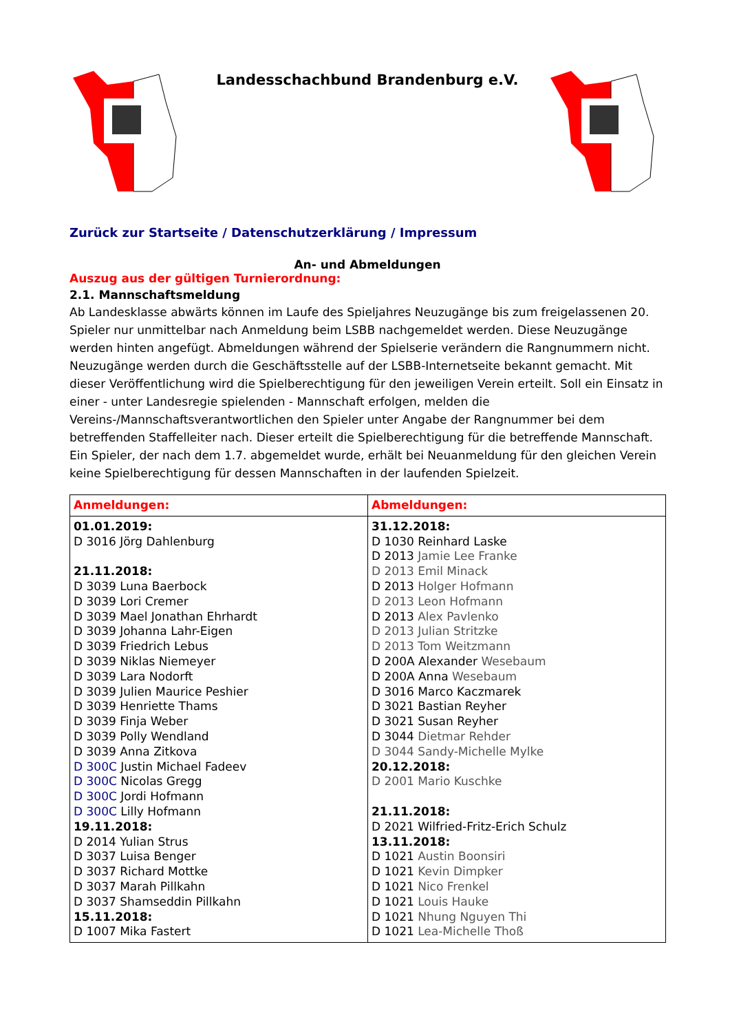Landesschachbund Brandenburg e.V.
Zurück zur Startseite / Datenschutzerklärung / Impressum
An- und Abmeldungen
Auszug aus der gültigen Turnierordnung:
2.1. Mannschaftsmeldung
Ab Landesklasse abwärts können im Laufe des Spieljahres Neuzugänge bis zum freigelassenen 20. Spieler nur unmittelbar nach Anmeldung beim LSBB nachgemeldet werden. Diese Neuzugänge werden hinten angefügt. Abmeldungen während der Spielserie verändern die Rangnummern nicht. Neuzugänge werden durch die Geschäftsstelle auf der LSBB-Internetseite bekannt gemacht. Mit dieser Veröffentlichung wird die Spielberechtigung für den jeweiligen Verein erteilt. Soll ein Einsatz in einer - unter Landesregie spielenden - Mannschaft erfolgen, melden die Vereins-/Mannschaftsverantwortlichen den Spieler unter Angabe der Rangnummer bei dem betreffenden Staffelleiter nach. Dieser erteilt die Spielberechtigung für die betreffende Mannschaft. Ein Spieler, der nach dem 1.7. abgemeldet wurde, erhält bei Neuanmeldung für den gleichen Verein keine Spielberechtigung für dessen Mannschaften in der laufenden Spielzeit.
| Anmeldungen: | Abmeldungen: |
| --- | --- |
| 01.01.2019: D 3016 Jörg Dahlenburg 21.11.2018: D 3039 Luna Baerbock D 3039 Lori Cremer D 3039 Mael Jonathan Ehrhardt D 3039 Johanna Lahr-Eigen D 3039 Friedrich Lebus D 3039 Niklas Niemeyer D 3039 Lara Nodorft D 3039 Julien Maurice Peshier D 3039 Henriette Thams D 3039 Finja Weber D 3039 Polly Wendland D 3039 Anna Zitkova D 300C Justin Michael Fadeev D 300C Nicolas Gregg D 300C Jordi Hofmann D 300C Lilly Hofmann 19.11.2018: D 2014 Yulian Strus D 3037 Luisa Benger D 3037 Richard Mottke D 3037 Marah Pillkahn D 3037 Shamseddin Pillkahn 15.11.2018: D 1007 Mika Fastert | 31.12.2018: D 1030 Reinhard Laske D 2013 Jamie Lee Franke D 2013 Emil Minack D 2013 Holger Hofmann D 2013 Leon Hofmann D 2013 Alex Pavlenko D 2013 Julian Stritzke D 2013 Tom Weitzmann D 200A Alexander Wesebaum D 200A Anna Wesebaum D 3016 Marco Kaczmarek D 3021 Bastian Reyher D 3021 Susan Reyher D 3044 Dietmar Rehder D 3044 Sandy-Michelle Mylke 20.12.2018: D 2001 Mario Kuschke 21.11.2018: D 2021 Wilfried-Fritz-Erich Schulz 13.11.2018: D 1021 Austin Boonsiri D 1021 Kevin Dimpker D 1021 Nico Frenkel D 1021 Louis Hauke D 1021 Nhung Nguyen Thi D 1021 Lea-Michelle Thoß |